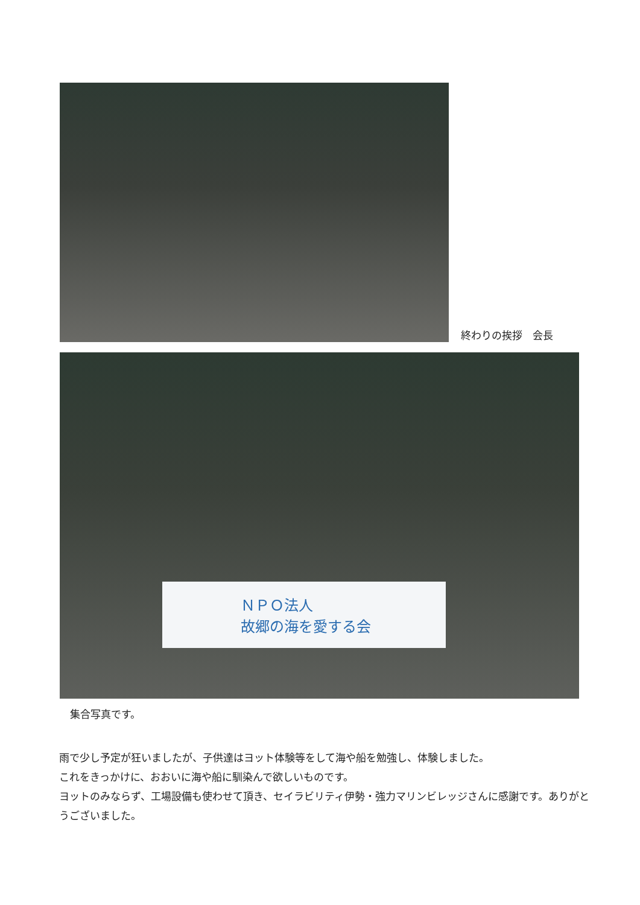終わりの挨拶　会長
ＮＰＯ法人
故郷の海を愛する会
集合写真です。
雨で少し予定が狂いましたが、子供達はヨット体験等をして海や船を勉強し、体験しました。
これをきっかけに、おおいに海や船に馴染んで欲しいものです。
ヨットのみならず、工場設備も使わせて頂き、セイラビリティ伊勢・強力マリンビレッジさんに感謝です。ありがとうございました。